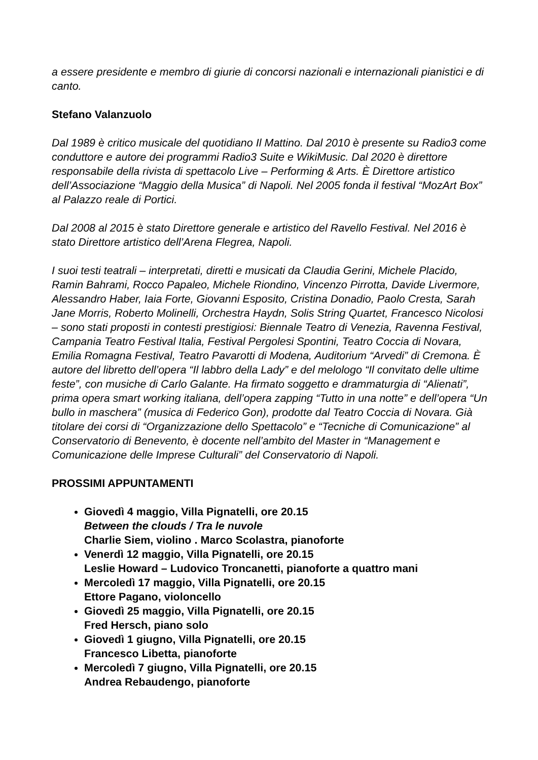a essere presidente e membro di giurie di concorsi nazionali e internazionali pianistici e di canto.
Stefano Valanzuolo
Dal 1989 è critico musicale del quotidiano Il Mattino. Dal 2010 è presente su Radio3 come conduttore e autore dei programmi Radio3 Suite e WikiMusic. Dal 2020 è direttore responsabile della rivista di spettacolo Live – Performing & Arts. È Direttore artistico dell’Associazione “Maggio della Musica” di Napoli. Nel 2005 fonda il festival “MozArt Box” al Palazzo reale di Portici.
Dal 2008 al 2015 è stato Direttore generale e artistico del Ravello Festival. Nel 2016 è stato Direttore artistico dell’Arena Flegrea, Napoli.
I suoi testi teatrali – interpretati, diretti e musicati da Claudia Gerini, Michele Placido, Ramin Bahrami, Rocco Papaleo, Michele Riondino, Vincenzo Pirrotta, Davide Livermore, Alessandro Haber, Iaia Forte, Giovanni Esposito, Cristina Donadio, Paolo Cresta, Sarah Jane Morris, Roberto Molinelli, Orchestra Haydn, Solis String Quartet, Francesco Nicolosi – sono stati proposti in contesti prestigiosi: Biennale Teatro di Venezia, Ravenna Festival, Campania Teatro Festival Italia, Festival Pergolesi Spontini, Teatro Coccia di Novara, Emilia Romagna Festival, Teatro Pavarotti di Modena, Auditorium “Arvedi” di Cremona. È autore del libretto dell’opera “Il labbro della Lady” e del melologo “Il convitato delle ultime feste”, con musiche di Carlo Galante. Ha firmato soggetto e drammaturgia di “Alienati”, prima opera smart working italiana, dell’opera zapping “Tutto in una notte” e dell’opera “Un bullo in maschera” (musica di Federico Gon), prodotte dal Teatro Coccia di Novara. Già titolare dei corsi di “Organizzazione dello Spettacolo” e “Tecniche di Comunicazione” al Conservatorio di Benevento, è docente nell’ambito del Master in “Management e Comunicazione delle Imprese Culturali” del Conservatorio di Napoli.
PROSSIMI APPUNTAMENTI
Giovedì 4 maggio, Villa Pignatelli, ore 20.15
Between the clouds / Tra le nuvole
Charlie Siem, violino . Marco Scolastra, pianoforte
Venerdì 12 maggio, Villa Pignatelli, ore 20.15
Leslie Howard – Ludovico Troncanetti, pianoforte a quattro mani
Mercoledì 17 maggio, Villa Pignatelli, ore 20.15
Ettore Pagano, violoncello
Giovedì 25 maggio, Villa Pignatelli, ore 20.15
Fred Hersch, piano solo
Giovedì 1 giugno, Villa Pignatelli, ore 20.15
Francesco Libetta, pianoforte
Mercoledì 7 giugno, Villa Pignatelli, ore 20.15
Andrea Rebaudengo, pianoforte